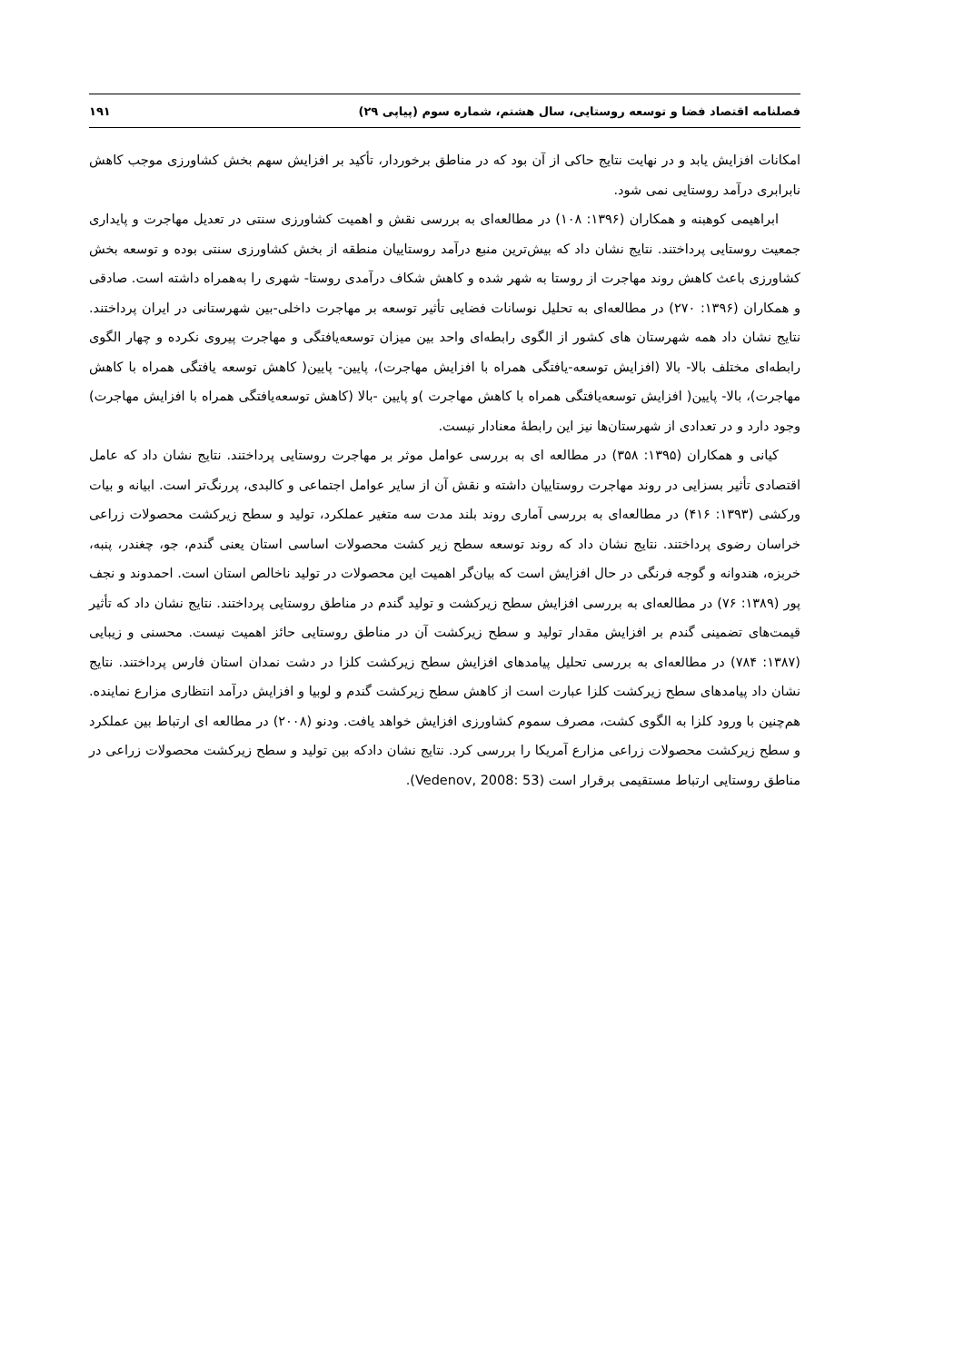فصلنامه اقتصاد فضا و توسعه روستایی، سال هشتم، شماره سوم (پیاپی ۲۹) ۱۹۱
امکانات افزایش یابد و در نهایت نتایج حاکی از آن بود که در مناطق برخوردار، تأکید بر افزایش سهم بخش کشاورزی موجب کاهش نابرابری درآمد روستایی نمی شود.
ابراهیمی کوهبنه و همکاران (۱۳۹۶: ۱۰۸) در مطالعه‌ای به بررسی نقش و اهمیت کشاورزی سنتی در تعدیل مهاجرت و پایداری جمعیت روستایی پرداختند. نتایج نشان داد که بیش‌ترین منبع درآمد روستاییان منطقه از بخش کشاورزی سنتی بوده و توسعه بخش کشاورزی باعث کاهش روند مهاجرت از روستا به شهر شده و کاهش شکاف درآمدی روستا- شهری را به‌همراه داشته است. صادقی و همکاران (۱۳۹۶: ۲۷۰) در مطالعه‌ای به تحلیل نوسانات فضایی تأثیر توسعه بر مهاجرت داخلی-بین شهرستانی در ایران پرداختند. نتایج نشان داد همه شهرستان های کشور از الگوی رابطه‌ای واحد بین میزان توسعه‌یافتگی و مهاجرت پیروی نکرده و چهار الگوی رابطه‌ای مختلف بالا- بالا (افزایش توسعه-یافتگی همراه با افزایش مهاجرت)، پایین- پایین( کاهش توسعه یافتگی همراه با کاهش مهاجرت)، بالا- پایین( افزایش توسعه‌یافتگی همراه با کاهش مهاجرت )و پایین -بالا (کاهش توسعه‌یافتگی همراه با افزایش مهاجرت) وجود دارد و در تعدادی از شهرستان‌ها نیز این رابطهٔ معنادار نیست.
کیانی و همکاران (۱۳۹۵: ۳۵۸) در مطالعه ای به بررسی عوامل موثر بر مهاجرت روستایی پرداختند. نتایج نشان داد که عامل اقتصادی تأثیر بسزایی در روند مهاجرت روستاییان داشته و نقش آن از سایر عوامل اجتماعی و کالبدی، پررنگ‌تر است. ابیانه و بیات ورکشی (۱۳۹۳: ۴۱۶) در مطالعه‌ای به بررسی آماری روند بلند مدت سه متغیر عملکرد، تولید و سطح زیرکشت محصولات زراعی خراسان رضوی پرداختند. نتایج نشان داد که روند توسعه سطح زیر کشت محصولات اساسی استان یعنی گندم، جو، چغندر، پنبه، خربزه، هندوانه و گوجه فرنگی در حال افزایش است که بیان‌گر اهمیت این محصولات در تولید ناخالص استان است. احمدوند و نجف پور (۱۳۸۹: ۷۶) در مطالعه‌ای به بررسی افزایش سطح زیرکشت و تولید گندم در مناطق روستایی پرداختند. نتایج نشان داد که تأثیر قیمت‌های تضمینی گندم بر افزایش مقدار تولید و سطح زیرکشت آن در مناطق روستایی حائز اهمیت نیست. محسنی و زیبایی (۱۳۸۷: ۷۸۴) در مطالعه‌ای به بررسی تحلیل پیامدهای افزایش سطح زیرکشت کلزا در دشت نمدان استان فارس پرداختند. نتایج نشان داد پیامدهای سطح زیرکشت کلزا عبارت است از کاهش سطح زیرکشت گندم و لوبیا و افزایش درآمد انتظاری مزارع نماینده. هم‌چنین با ورود کلزا به الگوی کشت، مصرف سموم کشاورزی افزایش خواهد یافت. ودنو (۲۰۰۸) در مطالعه ای ارتباط بین عملکرد و سطح زیرکشت محصولات زراعی مزارع آمریکا را بررسی کرد. نتایج نشان دادکه بین تولید و سطح زیرکشت محصولات زراعی در مناطق روستایی ارتباط مستقیمی برقرار است (Vedenov, 2008: 53).